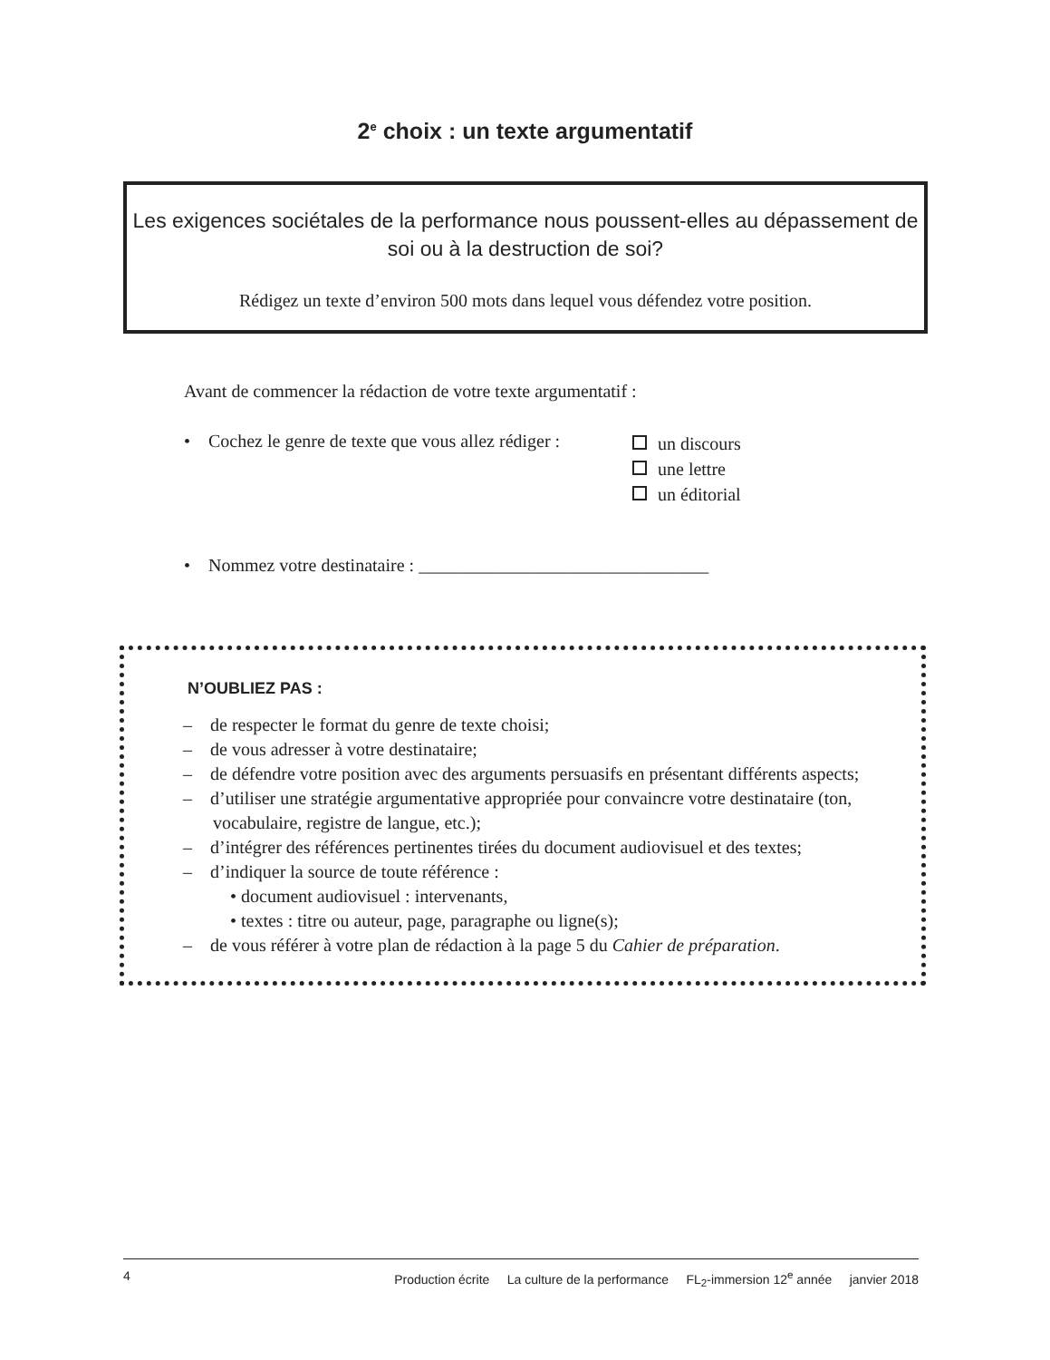2<sup>e</sup> choix : un texte argumentatif
Les exigences sociétales de la performance nous poussent-elles au dépassement de soi ou à la destruction de soi?
Rédigez un texte d’environ 500 mots dans lequel vous défendez votre position.
Avant de commencer la rédaction de votre texte argumentatif :
• Cochez le genre de texte que vous allez rédiger :
un discours
une lettre
un éditorial
• Nommez votre destinataire : ________________________________
N’OUBLIEZ PAS :
– de respecter le format du genre de texte choisi;
– de vous adresser à votre destinataire;
– de défendre votre position avec des arguments persuasifs en présentant différents aspects;
– d’utiliser une stratégie argumentative appropriée pour convaincre votre destinataire (ton, vocabulaire, registre de langue, etc.);
– d’intégrer des références pertinentes tirées du document audiovisuel et des textes;
– d’indiquer la source de toute référence :
• document audiovisuel : intervenants,
• textes : titre ou auteur, page, paragraphe ou ligne(s);
– de vous référer à votre plan de rédaction à la page 5 du Cahier de préparation.
4 Production écrite La culture de la performance FL<sub>2</sub>-immersion 12<sup>e</sup> année janvier 2018